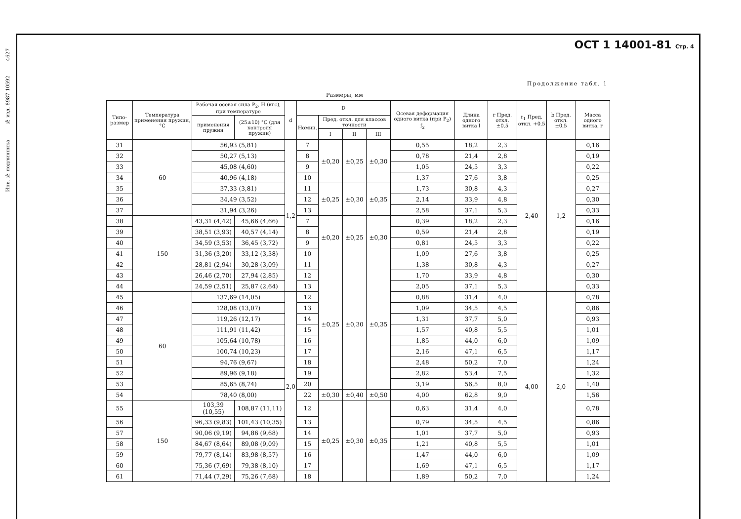4627
№ изд. 8987 10592
Инв. № подлинника
ОСТ 1 14001-81 Стр. 4
Продолжение табл. 1
Размеры, мм
| Типо-размер | Температура применения пружин, °C | Рабочая осевая сила P<sub>2</sub>, Н (кгс), при температуре | | d | D | | | | Осевая деформация одного витка (при P<sub>2</sub>) f<sub>2</sub> | Длина одного витка l | r Пред. откл. ±0,5 | r<sub>1</sub> Пред. откл. +0,5 | b Пред. откл. ±0,5 | Масса одного витка, г |
| --- | --- | --- | --- | --- | --- | --- | --- | --- | --- | --- | --- | --- | --- | --- |
| | | применения пружин | (25±10) °C (для контроля пружин) | | Номин. | Пред. откл. для классов точности | | | | | | | | |
| | | | | | | I | II | III | | | | | | |
| 31 | 60 | 56,93 (5,81) | | 1,2 | 7 | ±0,20 | ±0,25 | ±0,30 | 0,55 | 18,2 | 2,3 | 2,40 | 1,2 | 0,16 |
| 32 | | 50,27 (5,13) | | | 8 | | | | 0,78 | 21,4 | 2,8 | | | 0,19 |
| 33 | | 45,08 (4,60) | | | 9 | | | | 1,05 | 24,5 | 3,3 | | | 0,22 |
| 34 | | 40,96 (4,18) | | | 10 | | | | 1,37 | 27,6 | 3,8 | | | 0,25 |
| 35 | | 37,33 (3,81) | | | 11 | ±0,25 | ±0,30 | ±0,35 | 1,73 | 30,8 | 4,3 | | | 0,27 |
| 36 | | 34,49 (3,52) | | | 12 | | | | 2,14 | 33,9 | 4,8 | | | 0,30 |
| 37 | | 31,94 (3,26) | | | 13 | | | | 2,58 | 37,1 | 5,3 | | | 0,33 |
| 38 | 150 | 43,31 (4,42) | 45,66 (4,66) | | 7 | ±0,20 | ±0,25 | ±0,30 | 0,39 | 18,2 | 2,3 | | | 0,16 |
| 39 | | 38,51 (3,93) | 40,57 (4,14) | | 8 | | | | 0,59 | 21,4 | 2,8 | | | 0,19 |
| 40 | | 34,59 (3,53) | 36,45 (3,72) | | 9 | | | | 0,81 | 24,5 | 3,3 | | | 0,22 |
| 41 | | 31,36 (3,20) | 33,12 (3,38) | | 10 | | | | 1,09 | 27,6 | 3,8 | | | 0,25 |
| 42 | | 28,81 (2,94) | 30,28 (3,09) | | 11 | ±0,25 | ±0,30 | ±0,35 | 1,38 | 30,8 | 4,3 | | | 0,27 |
| 43 | | 26,46 (2,70) | 27,94 (2,85) | | 12 | | | | 1,70 | 33,9 | 4,8 | | | 0,30 |
| 44 | | 24,59 (2,51) | 25,87 (2,64) | | 13 | | | | 2,05 | 37,1 | 5,3 | | | 0,33 |
| 45 | 60 | 137,69 (14,05) | | 2,0 | 12 | | | | 0,88 | 31,4 | 4,0 | 4,00 | 2,0 | 0,78 |
| 46 | | 128,08 (13,07) | | | 13 | | | | 1,09 | 34,5 | 4,5 | | | 0,86 |
| 47 | | 119,26 (12,17) | | | 14 | | | | 1,31 | 37,7 | 5,0 | | | 0,93 |
| 48 | | 111,91 (11,42) | | | 15 | | | | 1,57 | 40,8 | 5,5 | | | 1,01 |
| 49 | | 105,64 (10,78) | | | 16 | | | | 1,85 | 44,0 | 6,0 | | | 1,09 |
| 50 | | 100,74 (10,23) | | | 17 | | | | 2,16 | 47,1 | 6,5 | | | 1,17 |
| 51 | | 94,76 (9,67) | | | 18 | | | | 2,48 | 50,2 | 7,0 | | | 1,24 |
| 52 | | 89,96 (9,18) | | | 19 | | | | 2,82 | 53,4 | 7,5 | | | 1,32 |
| 53 | | 85,65 (8,74) | | | 20 | | | | 3,19 | 56,5 | 8,0 | | | 1,40 |
| 54 | | 78,40 (8,00) | | | 22 | ±0,30 | ±0,40 | ±0,50 | 4,00 | 62,8 | 9,0 | | | 1,56 |
| 55 | 150 | 103,39 (10,55) | 108,87 (11,11) | | 12 | ±0,25 | ±0,30 | ±0,35 | 0,63 | 31,4 | 4,0 | | | 0,78 |
| 56 | | 96,33 (9,83) | 101,43 (10,35) | | 13 | | | | 0,79 | 34,5 | 4,5 | | | 0,86 |
| 57 | | 90,06 (9,19) | 94,86 (9,68) | | 14 | | | | 1,01 | 37,7 | 5,0 | | | 0,93 |
| 58 | | 84,67 (8,64) | 89,08 (9,09) | | 15 | | | | 1,21 | 40,8 | 5,5 | | | 1,01 |
| 59 | | 79,77 (8,14) | 83,98 (8,57) | | 16 | | | | 1,47 | 44,0 | 6,0 | | | 1,09 |
| 60 | | 75,36 (7,69) | 79,38 (8,10) | | 17 | | | | 1,69 | 47,1 | 6,5 | | | 1,17 |
| 61 | | 71,44 (7,29) | 75,26 (7,68) | | 18 | | | | 1,89 | 50,2 | 7,0 | | | 1,24 |